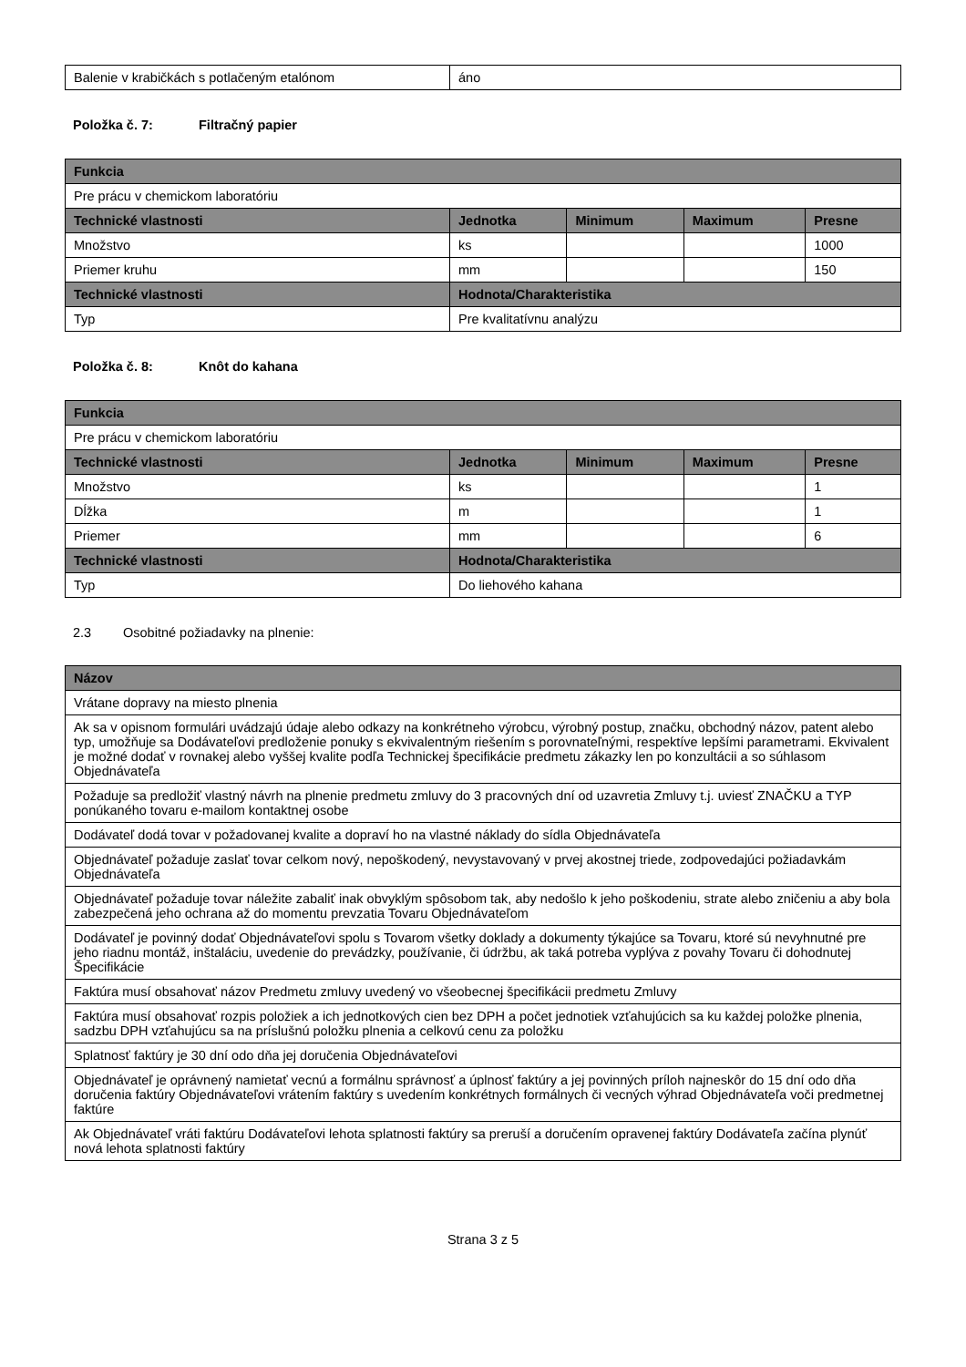| Balenie v krabičkách s potlačeným etalónom | áno |
Položka č. 7: Filtračný papier
| Funkcia | | | | |
| --- | --- | --- | --- | --- |
| Pre prácu v chemickom laboratóriu | | | | |
| Technické vlastnosti | Jednotka | Minimum | Maximum | Presne |
| Množstvo | ks | | | 1000 |
| Priemer kruhu | mm | | | 150 |
| Technické vlastnosti | Hodnota/Charakteristika | | | |
| Typ | Pre kvalitatívnu analýzu | | | |
Položka č. 8: Knôt do kahana
| Funkcia | | | | |
| --- | --- | --- | --- | --- |
| Pre prácu v chemickom laboratóriu | | | | |
| Technické vlastnosti | Jednotka | Minimum | Maximum | Presne |
| Množstvo | ks | | | 1 |
| Dĺžka | m | | | 1 |
| Priemer | mm | | | 6 |
| Technické vlastnosti | Hodnota/Charakteristika | | | |
| Typ | Do liehového kahana | | | |
2.3 Osobitné požiadavky na plnenie:
| Názov |
| --- |
| Vrátane dopravy na miesto plnenia |
| Ak sa v opisnom formulári uvádzajú údaje alebo odkazy na konkrétneho výrobcu, výrobný postup, značku, obchodný názov, patent alebo typ, umožňuje sa Dodávateľovi predloženie ponuky s ekvivalentným riešením s porovnateľnými, respektíve lepšími parametrami. Ekvivalent je možné dodať v rovnakej alebo vyššej kvalite podľa Technickej špecifikácie predmetu zákazky len po konzultácii a so súhlasom Objednávateľa |
| Požaduje sa predložiť vlastný návrh na plnenie predmetu zmluvy do 3 pracovných dní od uzavretia Zmluvy t.j. uviesť ZNAČKU a TYP ponúkaného tovaru e-mailom kontaktnej osobe |
| Dodávateľ dodá tovar v požadovanej kvalite a dopraví ho na vlastné náklady do sídla Objednávateľa |
| Objednávateľ požaduje zaslať tovar celkom nový, nepoškodený, nevystavovaný v prvej akostnej triede, zodpovedajúci požiadavkám Objednávateľa |
| Objednávateľ požaduje tovar náležite zabaliť inak obvyklým spôsobom tak, aby nedošlo k jeho poškodeniu, strate alebo zničeniu a aby bola zabezpečená jeho ochrana až do momentu prevzatia Tovaru Objednávateľom |
| Dodávateľ je povinný dodať Objednávateľovi spolu s Tovarom všetky doklady a dokumenty týkajúce sa Tovaru, ktoré sú nevyhnutné pre jeho riadnu montáž, inštaláciu, uvedenie do prevádzky, používanie, či údržbu, ak taká potreba vyplýva z povahy Tovaru či dohodnutej Špecifikácie |
| Faktúra musí obsahovať názov Predmetu zmluvy uvedený vo všeobecnej špecifikácii predmetu Zmluvy |
| Faktúra musí obsahovať rozpis položiek a ich jednotkových cien bez DPH a počet jednotiek vzťahujúcich sa ku každej položke plnenia, sadzbu DPH vzťahujúcu sa na príslušnú položku plnenia a celkovú cenu za položku |
| Splatnosť faktúry je 30 dní odo dňa jej doručenia Objednávateľovi |
| Objednávateľ je oprávnený namietať vecnú a formálnu správnosť a úplnosť faktúry a jej povinných príloh najneskôr do 15 dní odo dňa doručenia faktúry Objednávateľovi vrátením faktúry s uvedením konkrétnych formálnych či vecných výhrad Objednávateľa voči predmetnej faktúre |
| Ak Objednávateľ vráti faktúru Dodávateľovi lehota splatnosti faktúry sa preruší a doručením opravenej faktúry Dodávateľa začína plynúť nová lehota splatnosti faktúry |
Strana 3 z 5